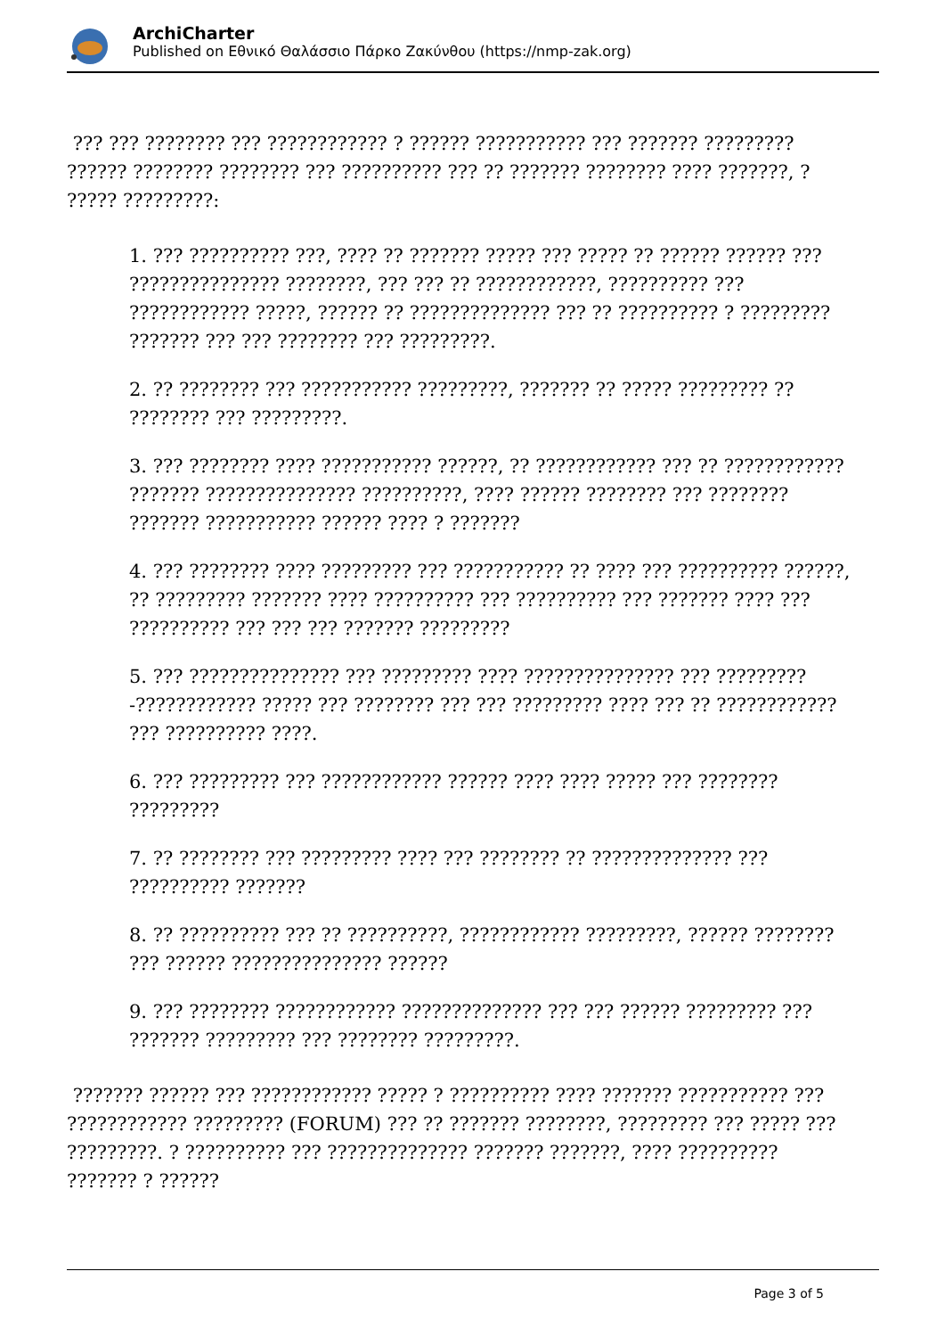ArchiCharter
Published on Εθνικό Θαλάσσιο Πάρκο Ζακύνθου (https://nmp-zak.org)
??? ??? ???????? ??? ???????????? ? ?????? ??????????? ??? ??????? ????????? ?????? ???????? ???????? ??? ?????????? ??? ?? ??????? ???????? ???? ???????, ? ????? ?????????:
1. ??? ?????????? ???, ???? ?? ??????? ????? ??? ????? ?? ?????? ?????? ??? ??????????????? ????????, ??? ??? ?? ????????????, ?????????? ??? ???????????? ?????, ?????? ?? ?????????????? ??? ?? ?????????? ? ????????? ??????? ??? ??? ???????? ??? ?????????.
2. ?? ???????? ??? ??????????? ?????????, ??????? ?? ????? ????????? ?? ???????? ??? ?????????.
3. ??? ???????? ???? ??????????? ??????, ?? ???????????? ??? ?? ???????????? ??????? ??????????????? ??????????, ???? ?????? ???????? ??? ???????? ??????? ??????????? ?????? ???? ? ???????
4. ??? ???????? ???? ????????? ??? ??????????? ?? ???? ??? ?????????? ??????, ?? ????????? ??????? ???? ?????????? ??? ?????????? ??? ??????? ???? ??? ?????????? ??? ??? ??? ??????? ?????????
5. ??? ??????????????? ??? ????????? ???? ??????????????? ??? ?????????-???????????? ????? ??? ???????? ??? ??? ????????? ???? ??? ?? ???????????? ??? ?????????? ????.
6. ??? ????????? ??? ???????????? ?????? ???? ???? ????? ??? ???????? ?????????
7. ?? ???????? ??? ????????? ???? ??? ???????? ?? ?????????????? ??? ?????????? ???????
8. ?? ?????????? ??? ?? ??????????, ???????????? ?????????, ?????? ???????? ??? ?????? ??????????????? ??????
9. ??? ???????? ???????????? ?????????????? ??? ??? ?????? ????????? ??? ??????? ????????? ??? ???????? ?????????.
??????? ?????? ??? ???????????? ????? ? ?????????? ???? ??????? ??????????? ??? ???????????? ????????? (FORUM) ??? ?? ??????? ????????, ????????? ??? ????? ??? ?????????. ? ?????????? ??? ?????????????? ??????? ???????, ???? ?????????? ??????? ? ??????
Page 3 of 5